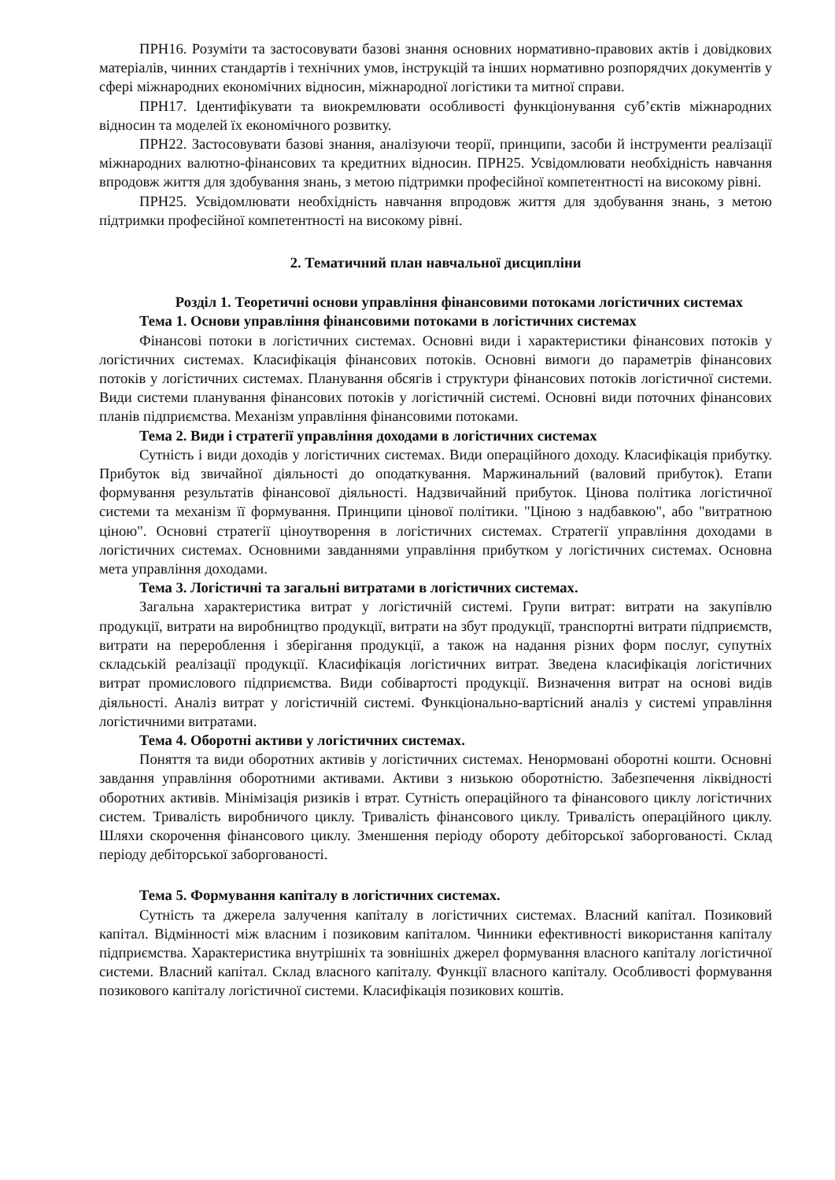ПРН16. Розуміти та застосовувати базові знання основних нормативно-правових актів і довідкових матеріалів, чинних стандартів і технічних умов, інструкцій та інших нормативно розпорядчих документів у сфері міжнародних економічних відносин, міжнародної логістики та митної справи.
ПРН17. Ідентифікувати та виокремлювати особливості функціонування суб’єктів міжнародних відносин та моделей їх економічного розвитку.
ПРН22. Застосовувати базові знання, аналізуючи теорії, принципи, засоби й інструменти реалізації міжнародних валютно-фінансових та кредитних відносин. ПРН25. Усвідомлювати необхідність навчання впродовж життя для здобування знань, з метою підтримки професійної компетентності на високому рівні.
ПРН25. Усвідомлювати необхідність навчання впродовж життя для здобування знань, з метою підтримки професійної компетентності на високому рівні.
2. Тематичний план навчальної дисципліни
Розділ 1. Теоретичні основи управління фінансовими потоками логістичних системах
Тема 1. Основи управління фінансовими потоками в логістичних системах
Фінансові потоки в логістичних системах. Основні види і характеристики фінансових потоків у логістичних системах. Класифікація фінансових потоків. Основні вимоги до параметрів фінансових потоків у логістичних системах. Планування обсягів і структури фінансових потоків логістичної системи. Види системи планування фінансових потоків у логістичній системі. Основні види поточних фінансових планів підприємства. Механізм управління фінансовими потоками.
Тема 2. Види і стратегії управління доходами в логістичних системах
Сутність і види доходів у логістичних системах. Види операційного доходу. Класифікація прибутку. Прибуток від звичайної діяльності до оподаткування. Маржинальний (валовий прибуток). Етапи формування результатів фінансової діяльності. Надзвичайний прибуток. Цінова політика логістичної системи та механізм її формування. Принципи цінової політики. "Ціною з надбавкою", або "витратною ціною". Основні стратегії ціноутворення в логістичних системах. Стратегії управління доходами в логістичних системах. Основними завданнями управління прибутком у логістичних системах. Основна мета управління доходами.
Тема 3. Логістичні та загальні витратами в логістичних системах.
Загальна характеристика витрат у логістичній системі. Групи витрат: витрати на закупівлю продукції, витрати на виробництво продукції, витрати на збут продукції, транспортні витрати підприємств, витрати на перероблення і зберігання продукції, а також на надання різних форм послуг, супутніх складській реалізації продукції. Класифікація логістичних витрат. Зведена класифікація логістичних витрат промислового підприємства. Види собівартості продукції. Визначення витрат на основі видів діяльності. Аналіз витрат у логістичній системі. Функціонально-вартісний аналіз у системі управління логістичними витратами.
Тема 4. Оборотні активи у логістичних системах.
Поняття та види оборотних активів у логістичних системах. Ненормовані оборотні кошти. Основні завдання управління оборотними активами. Активи з низькою оборотністю. Забезпечення ліквідності оборотних активів. Мінімізація ризиків і втрат. Сутність операційного та фінансового циклу логістичних систем. Тривалість виробничого циклу. Тривалість фінансового циклу. Тривалість операційного циклу. Шляхи скорочення фінансового циклу. Зменшення періоду обороту дебіторської заборгованості. Склад періоду дебіторської заборгованості.
Тема 5. Формування капіталу в логістичних системах.
Сутність та джерела залучення капіталу в логістичних системах. Власний капітал. Позиковий капітал. Відмінності між власним і позиковим капіталом. Чинники ефективності використання капіталу підприємства. Характеристика внутрішніх та зовнішніх джерел формування власного капіталу логістичної системи. Власний капітал. Склад власного капіталу. Функції власного капіталу. Особливості формування позикового капіталу логістичної системи. Класифікація позикових коштів.